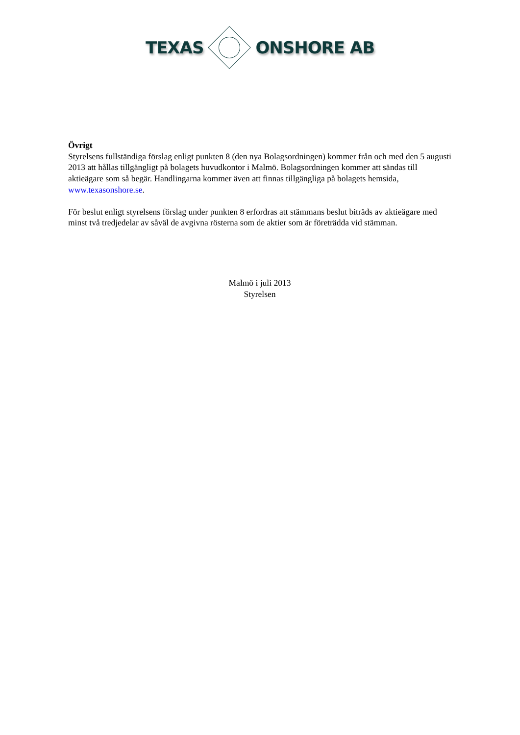TEXAS ONSHORE AB
Övrigt
Styrelsens fullständiga förslag enligt punkten 8 (den nya Bolagsordningen) kommer från och med den 5 augusti 2013 att hållas tillgängligt på bolagets huvudkontor i Malmö. Bolagsordningen kommer att sändas till aktieägare som så begär. Handlingarna kommer även att finnas tillgängliga på bolagets hemsida, www.texasonshore.se.
För beslut enligt styrelsens förslag under punkten 8 erfordras att stämmans beslut biträds av aktieägare med minst två tredjedelar av såväl de avgivna rösterna som de aktier som är företrädda vid stämman.
Malmö i juli 2013
Styrelsen